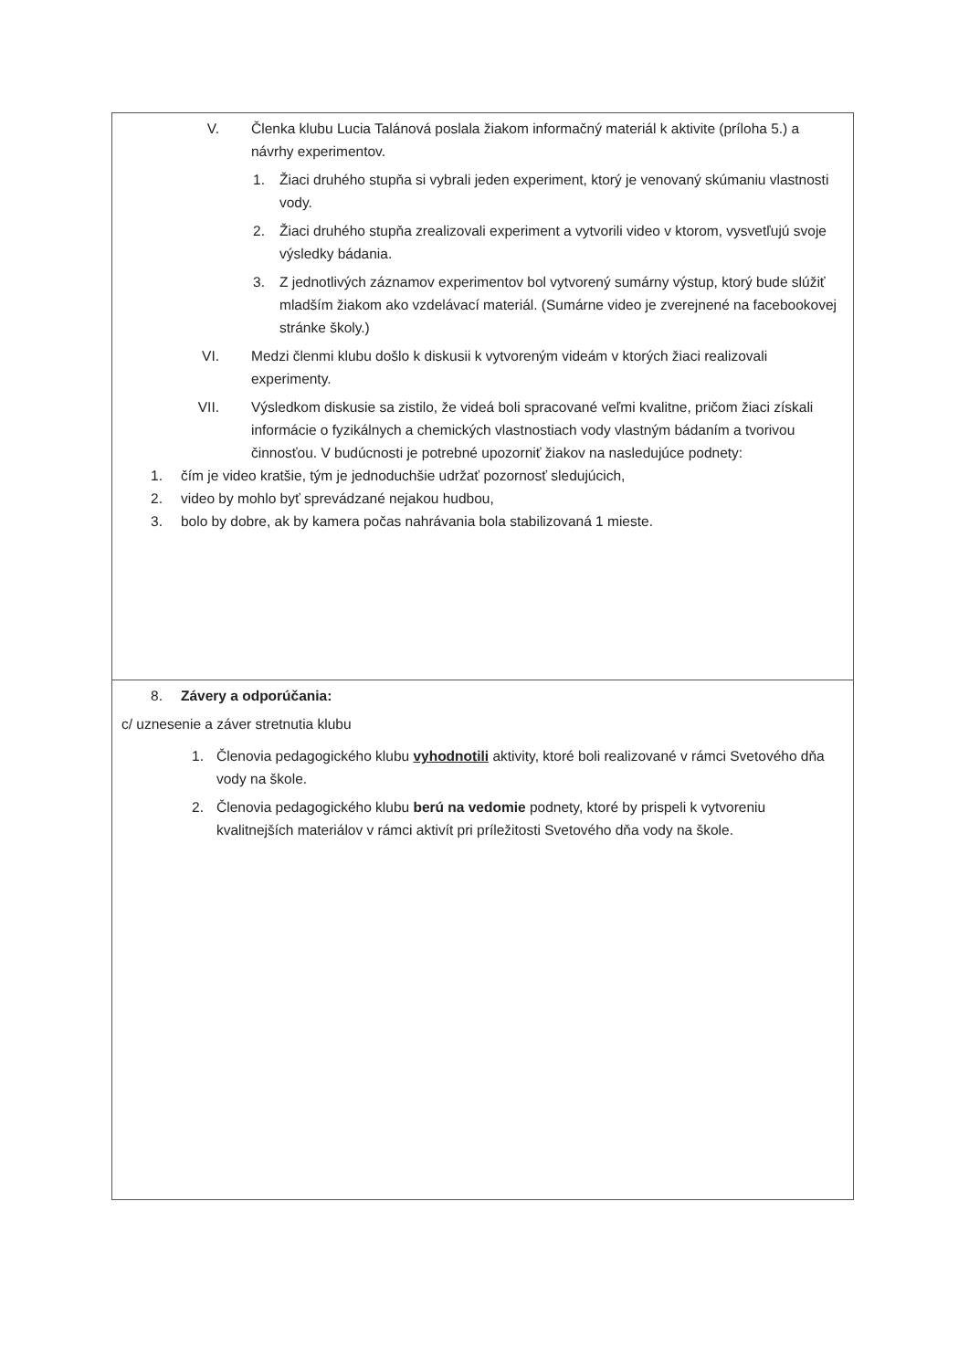| V. Členka klubu Lucia Talánová poslala žiakom informačný materiál k aktivite (príloha 5.) a návrhy experimentov. 1. Žiaci druhého stupňa si vybrali jeden experiment, ktorý je venovaný skúmaniu vlastnosti vody. 2. Žiaci druhého stupňa zrealizovali experiment a vytvorili video v ktorom, vysvetľujú svoje výsledky bádania. 3. Z jednotlivých záznamov experimentov bol vytvorený sumárny výstup, ktorý bude slúžiť mladším žiakom ako vzdelávací materiál. (Sumárne video je zverejnené na facebookovej stránke školy.) VI. Medzi členmi klubu došlo k diskusii k vytvoreným videám v ktorých žiaci realizovali experimenty. VII. Výsledkom diskusie sa zistilo, že videá boli spracované veľmi kvalitne, pričom žiaci získali informácie o fyzikálnych a chemických vlastnostiach vody vlastným bádaním a tvorivou činnosťou. V budúcnosti je potrebné upozorniť žiakov na nasledujúce podnety: 1. čím je video kratšie, tým je jednoduchšie udržať pozornosť sledujúcich, 2. video by mohlo byť sprevádzané nejakou hudbou, 3. bolo by dobre, ak by kamera počas nahrávania bola stabilizovaná 1 mieste. |
| 8. Závery a odporúčania: c/ uznesenie a záver stretnutia klubu 1. Členovia pedagogického klubu vyhodnotili aktivity, ktoré boli realizované v rámci Svetového dňa vody na škole. 2. Členovia pedagogického klubu berú na vedomie podnety, ktoré by prispeli k vytvoreniu kvalitnejších materiálov v rámci aktivít pri príležitosti Svetového dňa vody na škole. |